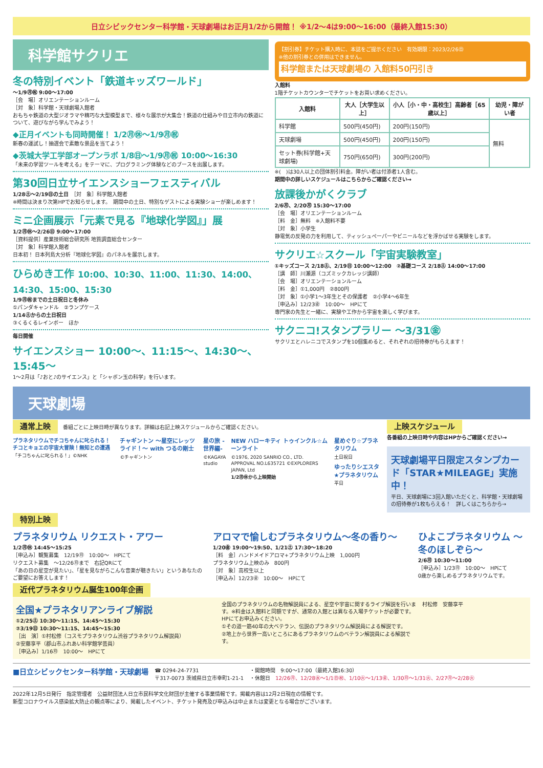日立シビックセンター科学館・天球劇場はお正月1/2から開館！ ※1/2〜4は9:00〜16:00（最終入館15:30）
科学館サクリエ
冬の特別イベント「鉄道キッズワールド」
〜1/9㊊㊗ 9:00〜17:00
［会　場］オリエンテーションルーム
［対　象］科学館・天球劇場入館者
おもちゃ鉄道の大型ジオラマや精巧な大型模型まで、様々な展示が大集合！鉄道の仕組みや日立市内の鉄道について、遊びながら学んでみよう！
◆正月イベントも同時開催！ 1/2㊊㊡〜1/9㊊㊗
新春の運試し！抽選会で素敵な景品を当てよう！
◆茨城大学工学部オープンラボ 1/8㊐〜1/9㊊㊗ 10:00〜16:30
「未来の学習ツールを考える」をテーマに、プログラミング体験などのブースを出展します。
第30回日立サイエンスショーフェスティバル
1/28㊏〜2/19㊐の土日　［対　象］科学館入館者
※時間は決まり次第HPでお知らせします。　期間中の土日、特別なゲストによる実験ショーが楽しめます！
ミニ企画展示「元素で見る『地球化学図』」展
1/2㊊㊡〜2/26㊐ 9:00〜17:00
［資料提供］産業技術総合研究所 地質調査総合センター
［対　象］科学館入館者
日本初！ 日本列島大分析『地球化学図』のパネルを展示します。
ひらめき工作 10:00、10:30、11:00、11:30、14:00、14:30、15:00、15:30
1/9㊊㊗までの土日祝日と冬休み
①パンダキャンドル　②ランプケース
1/14㊏からの土日祝日
③くるくるレインボー　ほか
毎日開催
サイエンスショー 10:00〜、11:15〜、14:30〜、15:45〜
1〜2月は「♪おと♪のサイエンス」と「シャボン玉の科学」を行います。
【割引券】チケット購入時に、本誌をご提示ください　有効期限：2023/2/26㊐
※他の割引券との併用はできません。
科学館または天球劇場の 入館料50円引き
入館料
1階チケットカウンターでチケットをお買い求めください。
| 入館料 | 大人［大学生以上］ | 小人［小・中・高校生］高齢者［65歳以上］ | 幼児・障がい者 |
| --- | --- | --- | --- |
| 科学館 | 500円(450円) | 200円(150円) | 無料 |
| 天球劇場 | 500円(450円) | 200円(150円) | |
| セット券(科学館+天球劇場) | 750円(650円) | 300円(200円) | |
※(　)は30人以上の団体割引料金。障がい者は付添者1人含む。
期間中の詳しいスケジュールはこちらからご確認ください→
放課後かがくクラブ
2/6㊊、2/20㊊ 15:30〜17:00
［会　場］オリエンテーションルーム
［料　金］無料　※入館料不要
［対　象］小学生
静電気の反発の力を利用して、ティッシュペーパーやビニールなどを浮かばせる実験をします。
サクリエ☆スクール「宇宙実験教室」
①キッズコース 2/18㊏、2/19㊐ 10:00〜12:00　②基礎コース 2/18㊏ 14:00〜17:00
［講　師］川瀬源（コズミックカレッジ講師）
［会　場］オリエンテーションルーム
［料　金］①1,000円　②800円
［対　象］①小学1〜3年生とその保護者　②小学4〜6年生
［申込み］12/23㊎　10:00〜　HPにて
専門家の先生と一緒に、実験や工作から宇宙を楽しく学びます。
サクニコ!スタンプラリー 〜3/31㊎
サクリエとハレニコでスタンプを10個集めると、それぞれの招待券がもらえます！
天球劇場
通常上映　番組ごとに上映日時が異なります。詳細は右記上映スケジュールからご確認ください。
プラネタリウムでチコちゃんに叱られる！チコとキョエの宇宙大冒険！無知との遭遇
「チコちゃんに叱られる！」©NHK
チャギントン 〜星空にレッツライド！〜 with つるの剛士
©チャギントン
星の旅 -世界編-
©KAGAYA studio
NEW ハローキティ トゥインクル☆ムーンライト
©1976, 2020 SANRIO CO., LTD. APPROVAL NO.L635721 ©EXPLORERS JAPAN, Ltd
1/2㊊㊡から上映開始
星めぐり☆プラネタリウム
土日祝日
ゆったりシエスタ★プラネタリウム
平日
上映スケジュール
各番組の上映日時や内容はHPからご確認ください→
天球劇場平日限定スタンプカード「STAR★MILEAGE」実施中！
平日、天球劇場に3回入館いただくと、科学館・天球劇場の招待券が1枚もらえる！　詳しくはこちらから→
特別上映
プラネタリウム リクエスト・アワー
1/2㊊㊡ 14:45〜15:25
［申込み］観覧募集　12/19㊊　10:00〜　HPにて
リクエスト募集　〜12/26㊊まで　右記QRにて
「あの日の星空が見たい」、「星を見ながらこんな音楽が聴きたい」というあなたのご要望にお答えします！
アロマで愉しむプラネタリウム〜冬の香り〜
1/20㊎ 19:00〜19:50、1/21㊏ 17:30〜18:20
［料　金］ハンドメイドアロマ+プラネタリウム上映　1,000円
プラネタリウム上映のみ　800円
［対　象］高校生以上
［申込み］12/23㊎　10:00〜　HPにて
ひよこプラネタリウム 〜冬のほしぞら〜
2/6㊊ 10:30〜11:00
［申込み］1/23㊊　10:00〜　HPにて
0歳から楽しめるプラネタリウムです。
近代プラネタリウム誕生100年企画
全国★プラネタリアンライブ解説
①2/25㊏ 10:30〜11:15、14:45〜15:30
②3/19㊐ 10:30〜11:15、14:45〜15:30
［出　演］①村松修（コスモプラネタリウム渋谷プラネタリウム解説員）
②安藤享平（郡山市ふれあい科学館学芸員）
［申込み］1/16㊊　10:00〜　HPにて
全国のプラネタリウムの名物解説員による、星空や宇宙に関するライブ解説を行います。※料金は入館料と同額ですが、通常の入館とは異なる入場チケットが必要です。HPにてお申込みください。
①その道一筋40年の大ベテラン、伝説のプラネタリウム解説員による解説です。
②地上から世界一高いところにあるプラネタリウムのベテラン解説員による解説です。
村松修　安藤享平
■日立シビックセンター科学館・天球劇場
☎ 0294-24-7731
〒317-0073 茨城県日立市幸町1-21-1
・開館時間　9:00〜17:00（最終入館16:30）
・休館日　12/26㊊、12/28㊌〜1/1㊐㊗、1/10㊋〜1/13㊎、1/30㊊〜1/31㊋、2/27㊊〜2/28㊋
2022年12月5日発行　指定管理者　公益財団法人日立市民科学文化財団が主催する事業情報です。掲載内容は12月2日現在の情報です。
新型コロナウイルス感染拡大防止の観点等により、掲載したイベント、チケット発売及び申込みは中止または変更となる場合がございます。